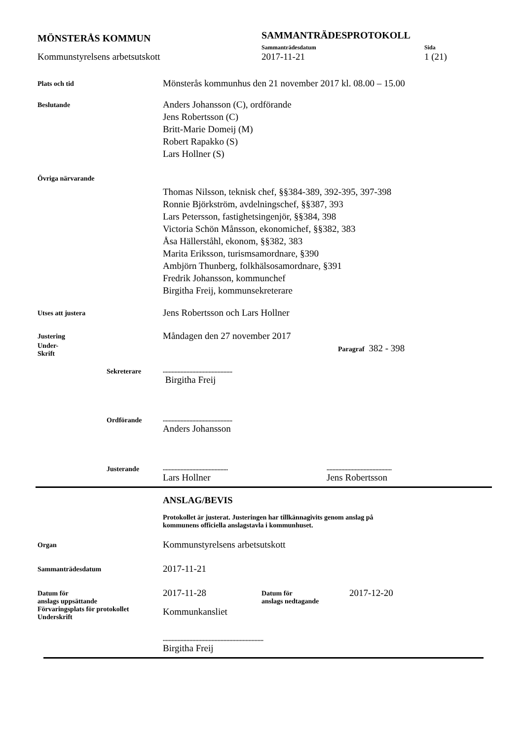MÖNSTERÅS KOMMUN
SAMMANTRÄDESPROTOKOLL
Sammanträdesdatum Sida
Kommunstyrelsens arbetsutskott 2017-11-21 1 (21)
Plats och tid
Mönsterås kommunhus den 21 november 2017 kl. 08.00 – 15.00
Beslutande
Anders Johansson (C), ordförande
Jens Robertsson (C)
Britt-Marie Domeij (M)
Robert Rapakko (S)
Lars Hollner (S)
Övriga närvarande
Thomas Nilsson, teknisk chef, §§384-389, 392-395, 397-398
Ronnie Björkström, avdelningschef, §§387, 393
Lars Petersson, fastighetsingenjör, §§384, 398
Victoria Schön Månsson, ekonomichef, §§382, 383
Åsa Hällerståhl, ekonom, §§382, 383
Marita Eriksson, turismsamordnare, §390
Ambjörn Thunberg, folkhälsosamordnare, §391
Fredrik Johansson, kommunchef
Birgitha Freij, kommunsekreterare
Utses att justera
Jens Robertsson och Lars Hollner
Justering
Måndagen den 27 november 2017
Under-
Skrift
Paragraf 382 - 398
Sekreterare
...............................................
Birgitha Freij
Ordförande
...............................................
Anders Johansson
Justerande
............................................
Lars Hollner
............................................
Jens Robertsson
ANSLAG/BEVIS
Protokollet är justerat. Justeringen har tillkännagivits genom anslag på
kommunens officiella anslagstavla i kommunhuset.
Organ
Kommunstyrelsens arbetsutskott
Sammanträdesdatum
2017-11-21
Datum för
anslags uppsättande
2017-11-28
Datum för
anslags nedtagande
2017-12-20
Förvaringsplats för protokollet
Underskrift
Kommunkansliet
....................................................................
Birgitha Freij